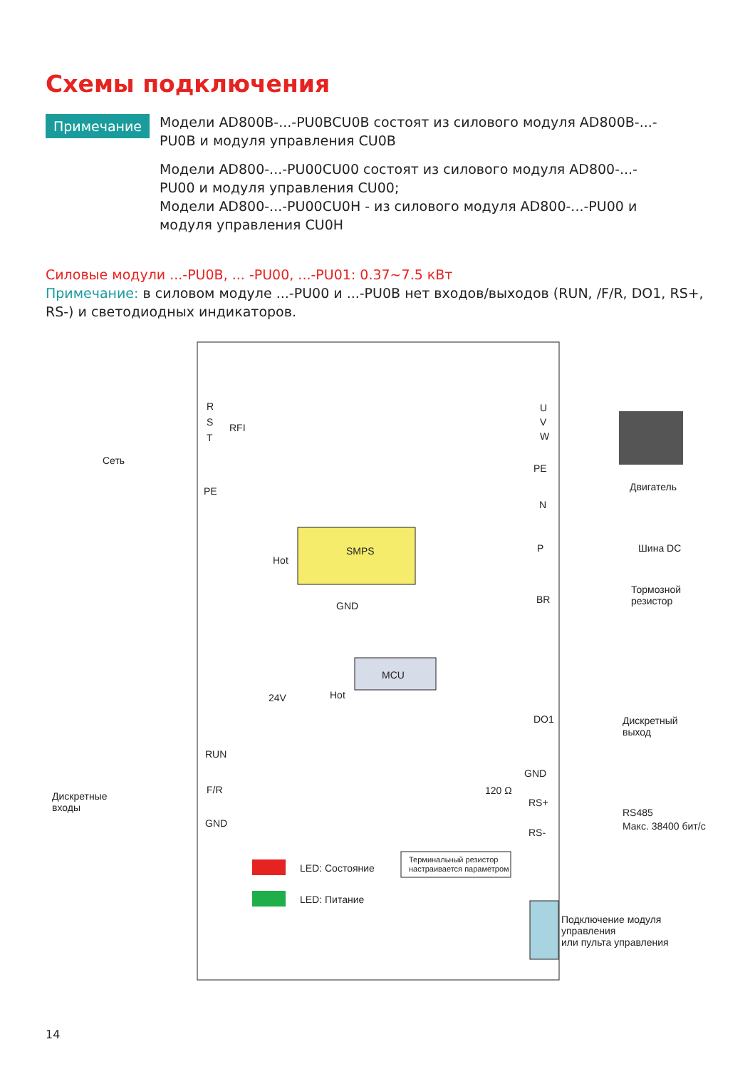Схемы подключения
Примечание
Модели AD800B-...-PU0BCU0B состоят из силового модуля AD800B-...-PU0B и модуля управления CU0B
Модели AD800-...-PU00CU00 состоят из силового модуля AD800-...-PU00 и модуля управления CU00;
Модели AD800-...-PU00CU0H - из силового модуля AD800-...-PU00 и модуля управления CU0H
Силовые модули ...-PU0B, ... -PU00, ...-PU01: 0.37~7.5 кВт
Примечание: в силовом модуле ...-PU00 и ...-PU0B нет входов/выходов (RUN, /F/R, DO1, RS+, RS-) и светодиодных индикаторов.
R
S
T
RFI
Сеть
PE
SMPS
Hot
GND
U
V
W
PE
Двигатель
N
Шина DC
P
Тормозной
резистор
BR
MCU
Hot
24V
DO1
Дискретный
выход
RUN
F/R
GND
Дискретные
входы
GND
120 Ω
RS+
RS-
RS485
Макс. 38400 бит/с
LED: Состояние
LED: Питание
Терминальный резистор
настраивается параметром
Подключение модуля
управления
или пульта управления
14